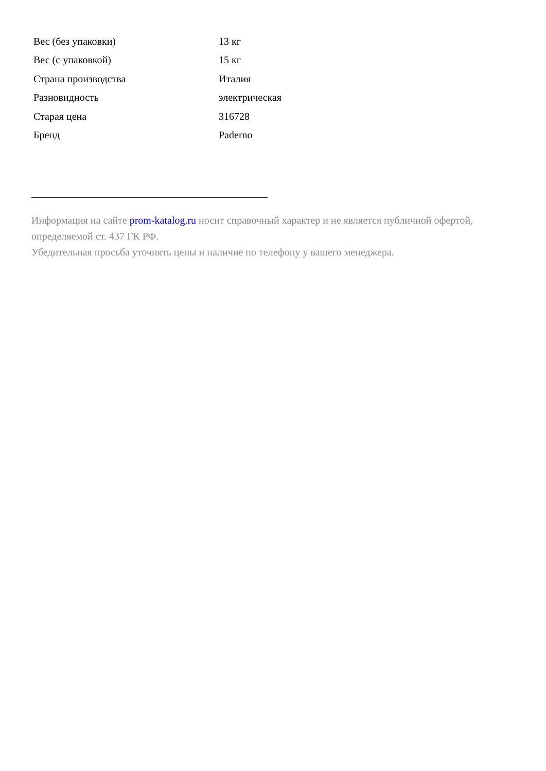| Вес (без упаковки) | 13 кг |
| Вес (с упаковкой) | 15 кг |
| Страна производства | Италия |
| Разновидность | электрическая |
| Старая цена | 316728 |
| Бренд | Paderno |
Информация на сайте prom-katalog.ru носит справочный характер и не является публичной офертой, определяемой ст. 437 ГК РФ.
Убедительная просьба уточнять цены и наличие по телефону у вашего менеджера.